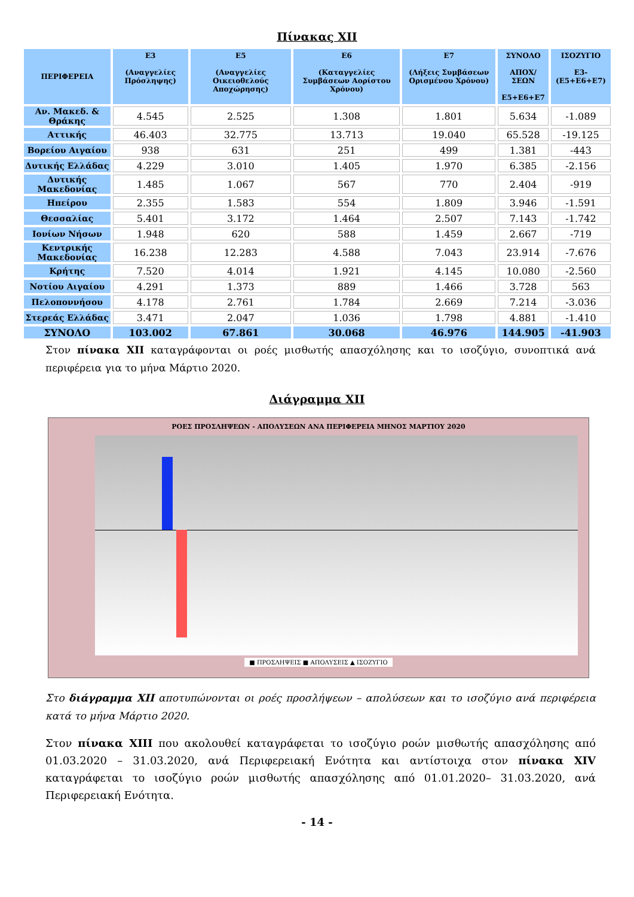Πίνακας XII
| ΠΕΡΙΦΕΡΕΙΑ | E3 (Αναγγελίες Πρόσληψης) | E5 (Αναγγελίες Οικειοθελούς Αποχώρησης) | E6 (Καταγγελίες Συμβάσεων Αορίστου Χρόνου) | E7 (Λήξεις Συμβάσεων Ορισμένου Χρόνου) | ΣΥΝΟΛΟ ΑΠΟΧ/ΣΕΩΝ E5+E6+E7 | ΙΣΟΖΥΓΙΟ E3-(E5+E6+E7) |
| --- | --- | --- | --- | --- | --- | --- |
| Αν. Μακεδ. & Θράκης | 4.545 | 2.525 | 1.308 | 1.801 | 5.634 | -1.089 |
| Αττικής | 46.403 | 32.775 | 13.713 | 19.040 | 65.528 | -19.125 |
| Βορείου Αιγαίου | 938 | 631 | 251 | 499 | 1.381 | -443 |
| Δυτικής Ελλάδας | 4.229 | 3.010 | 1.405 | 1.970 | 6.385 | -2.156 |
| Δυτικής Μακεδονίας | 1.485 | 1.067 | 567 | 770 | 2.404 | -919 |
| Ηπείρου | 2.355 | 1.583 | 554 | 1.809 | 3.946 | -1.591 |
| Θεσσαλίας | 5.401 | 3.172 | 1.464 | 2.507 | 7.143 | -1.742 |
| Ιονίων Νήσων | 1.948 | 620 | 588 | 1.459 | 2.667 | -719 |
| Κεντρικής Μακεδονίας | 16.238 | 12.283 | 4.588 | 7.043 | 23.914 | -7.676 |
| Κρήτης | 7.520 | 4.014 | 1.921 | 4.145 | 10.080 | -2.560 |
| Νοτίου Αιγαίου | 4.291 | 1.373 | 889 | 1.466 | 3.728 | 563 |
| Πελοποννήσου | 4.178 | 2.761 | 1.784 | 2.669 | 7.214 | -3.036 |
| Στερεάς Ελλάδας | 3.471 | 2.047 | 1.036 | 1.798 | 4.881 | -1.410 |
| ΣΥΝΟΛΟ | 103.002 | 67.861 | 30.068 | 46.976 | 144.905 | -41.903 |
Στον πίνακα XII καταγράφονται οι ροές μισθωτής απασχόλησης και το ισοζύγιο, συνοπτικά ανά περιφέρεια για το μήνα Μάρτιο 2020.
Διάγραμμα XII
ΡΟΕΣ ΠΡΟΣΛΗΨΕΩΝ - ΑΠΟΛΥΣΕΩΝ ΑΝΑ ΠΕΡΙΦΕΡΕΙΑ ΜΗΝΟΣ ΜΑΡΤΙΟΥ 2020
■ ΠΡΟΣΛΗΨΕΙΣ ■ ΑΠΟΛΥΣΕΙΣ ▲ ΙΣΟΖΥΓΙΟ
Στο διάγραμμα XII αποτυπώνονται οι ροές προσλήψεων – απολύσεων και το ισοζύγιο ανά περιφέρεια κατά το μήνα Μάρτιο 2020.
Στον πίνακα XIII που ακολουθεί καταγράφεται το ισοζύγιο ροών μισθωτής απασχόλησης από 01.03.2020 – 31.03.2020, ανά Περιφερειακή Ενότητα και αντίστοιχα στον πίνακα XIV καταγράφεται το ισοζύγιο ροών μισθωτής απασχόλησης από 01.01.2020– 31.03.2020, ανά Περιφερειακή Ενότητα.
- 14 -